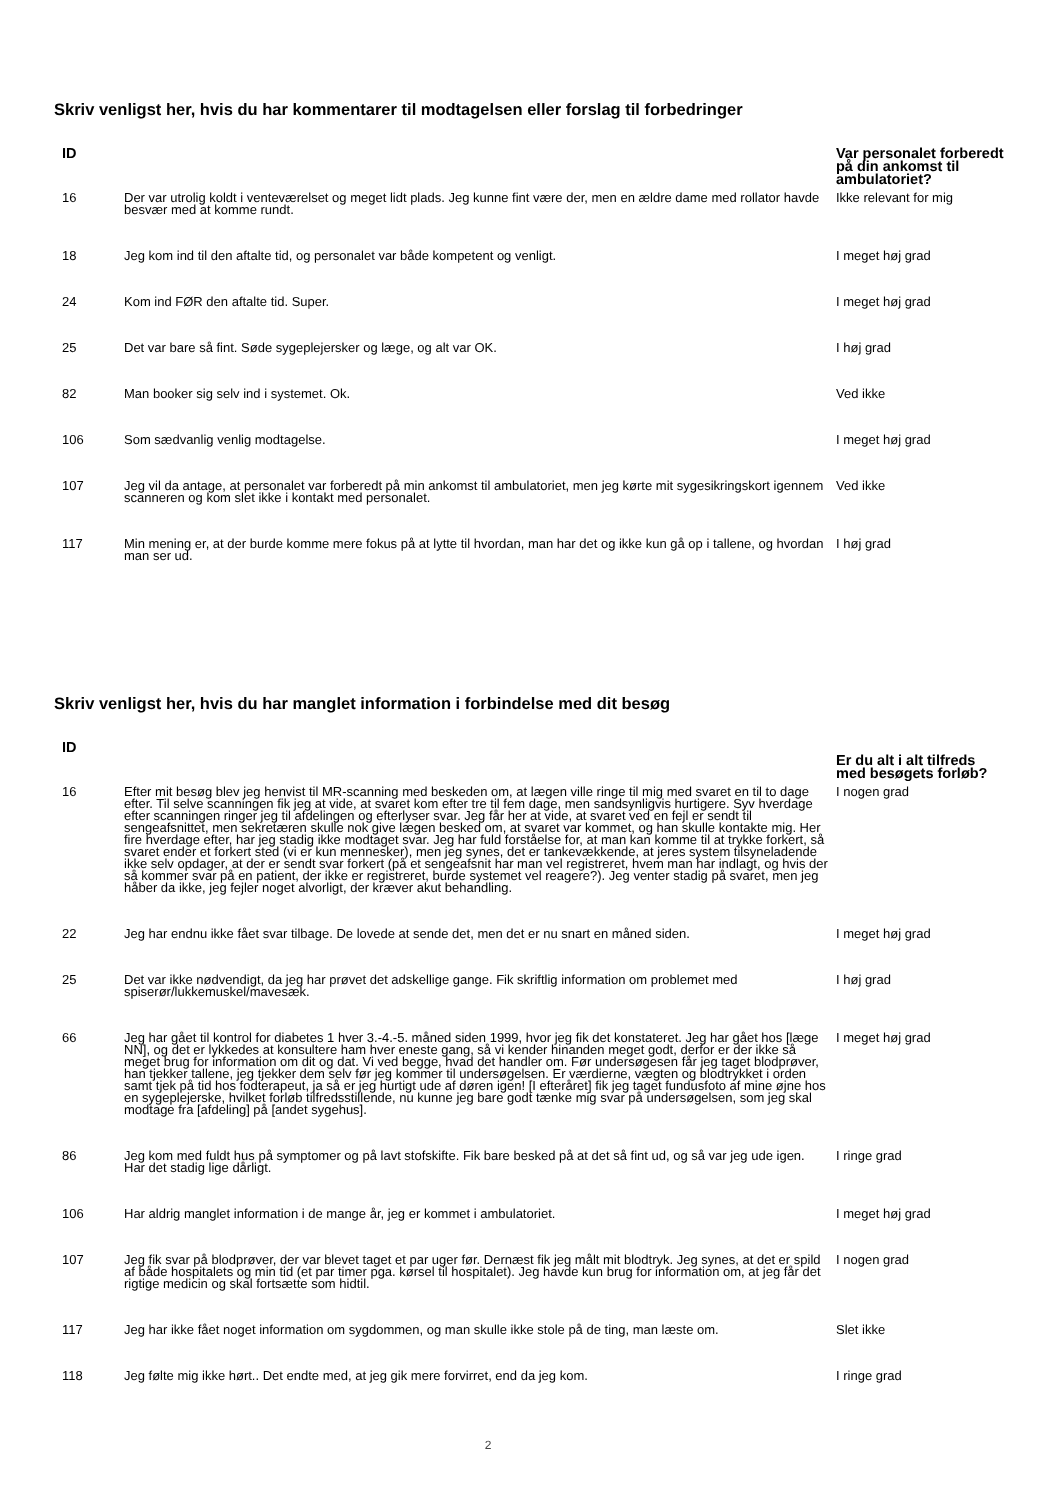Skriv venligst her, hvis du har kommentarer til modtagelsen eller forslag til forbedringer
| ID | | Var personalet forberedt på din ankomst til ambulatoriet? |
| --- | --- | --- |
| 16 | Der var utrolig koldt i venteværelset og meget lidt plads. Jeg kunne fint være der, men en ældre dame med rollator havde besvær med at komme rundt. | Ikke relevant for mig |
| 18 | Jeg kom ind til den aftalte tid, og personalet var både kompetent og venligt. | I meget høj grad |
| 24 | Kom ind FØR den aftalte tid. Super. | I meget høj grad |
| 25 | Det var bare så fint. Søde sygeplejersker og læge, og alt var OK. | I høj grad |
| 82 | Man booker sig selv ind i systemet. Ok. | Ved ikke |
| 106 | Som sædvanlig venlig modtagelse. | I meget høj grad |
| 107 | Jeg vil da antage, at personalet var forberedt på min ankomst til ambulatoriet, men jeg kørte mit sygesikringskort igennem scanneren og kom slet ikke i kontakt med personalet. | Ved ikke |
| 117 | Min mening er, at der burde komme mere fokus på at lytte til hvordan, man har det og ikke kun gå op i tallene, og hvordan man ser ud. | I høj grad |
Skriv venligst her, hvis du har manglet information i forbindelse med dit besøg
| ID | | Er du alt i alt tilfreds med besøgets forløb? |
| --- | --- | --- |
| 16 | Efter mit besøg blev jeg henvist til MR-scanning med beskeden om, at lægen ville ringe til mig med svaret en til to dage efter. Til selve scanningen fik jeg at vide, at svaret kom efter tre til fem dage, men sandsynligvis hurtigere. Syv hverdage efter scanningen ringer jeg til afdelingen og efterlyser svar. Jeg får her at vide, at svaret ved en fejl er sendt til sengeafsnittet, men sekretæren skulle nok give lægen besked om, at svaret var kommet, og han skulle kontakte mig. Her fire hverdage efter, har jeg stadig ikke modtaget svar. Jeg har fuld forståelse for, at man kan komme til at trykke forkert, så svaret ender et forkert sted (vi er kun mennesker), men jeg synes, det er tankevækkende, at jeres system tilsyneladende ikke selv opdager, at der er sendt svar forkert (på et sengeafsnit har man vel registreret, hvem man har indlagt, og hvis der så kommer svar på en patient, der ikke er registreret, burde systemet vel reagere?). Jeg venter stadig på svaret, men jeg håber da ikke, jeg fejler noget alvorligt, der kræver akut behandling. | I nogen grad |
| 22 | Jeg har endnu ikke fået svar tilbage. De lovede at sende det, men det er nu snart en måned siden. | I meget høj grad |
| 25 | Det var ikke nødvendigt, da jeg har prøvet det adskellige gange. Fik skriftlig information om problemet med spiserør/lukkemuskel/mavesæk. | I høj grad |
| 66 | Jeg har gået til kontrol for diabetes 1 hver 3.-4.-5. måned siden 1999, hvor jeg fik det konstateret. Jeg har gået hos [læge NN], og det er lykkedes at konsultere ham hver eneste gang, så vi kender hinanden meget godt, derfor er der ikke så meget brug for information om dit og dat. Vi ved begge, hvad det handler om. Før undersøgesen får jeg taget blodprøver, han tjekker tallene, jeg tjekker dem selv før jeg kommer til undersøgelsen. Er værdierne, vægten og blodtrykket i orden samt tjek på tid hos fodterapeut, ja så er jeg hurtigt ude af døren igen! [I efteråret] fik jeg taget fundusfoto af mine øjne hos en sygeplejerske, hvilket forløb tilfredsstillende, nu kunne jeg bare godt tænke mig svar på undersøgelsen, som jeg skal modtage fra [afdeling] på [andet sygehus]. | I meget høj grad |
| 86 | Jeg kom med fuldt hus på symptomer og på lavt stofskifte. Fik bare besked på at det så fint ud, og så var jeg ude igen. Har det stadig lige dårligt. | I ringe grad |
| 106 | Har aldrig manglet information i de mange år, jeg er kommet i ambulatoriet. | I meget høj grad |
| 107 | Jeg fik svar på blodprøver, der var blevet taget et par uger før. Dernæst fik jeg målt mit blodtryk. Jeg synes, at det er spild af både hospitalets og min tid (et par timer pga. kørsel til hospitalet). Jeg havde kun brug for information om, at jeg får det rigtige medicin og skal fortsætte som hidtil. | I nogen grad |
| 117 | Jeg har ikke fået noget information om sygdommen, og man skulle ikke stole på de ting, man læste om. | Slet ikke |
| 118 | Jeg følte mig ikke hørt.. Det endte med, at jeg gik mere forvirret, end da jeg kom. | I ringe grad |
2